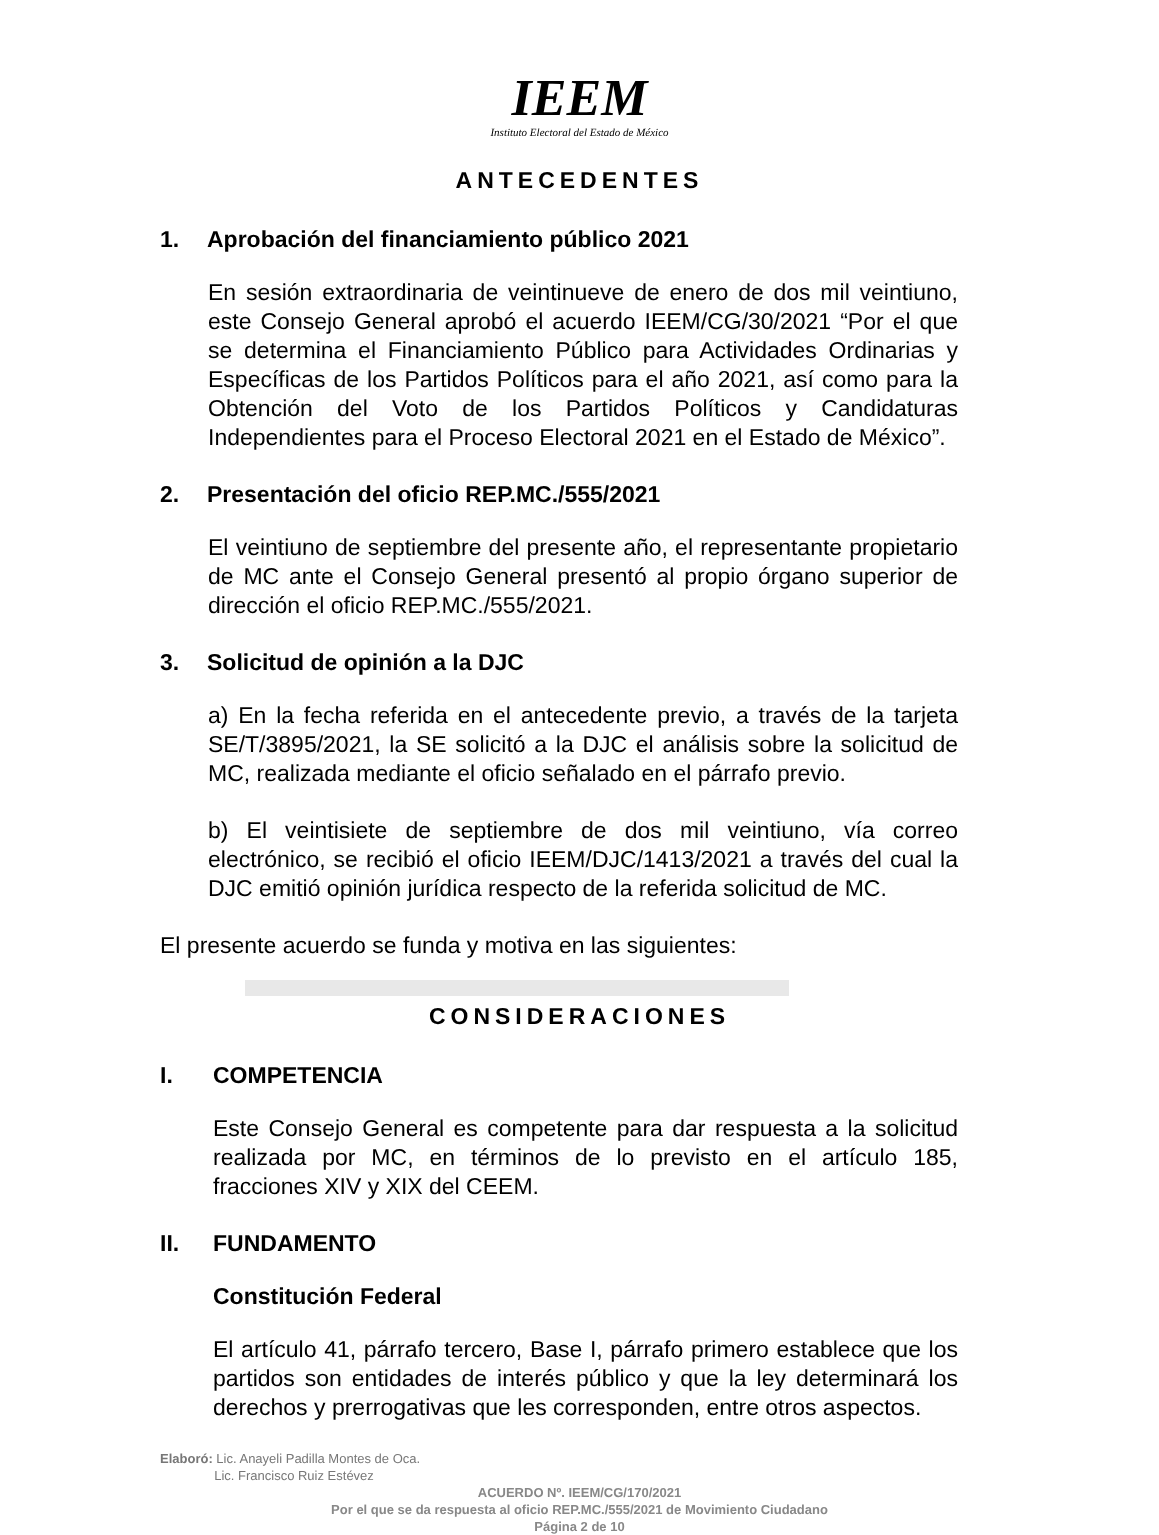IEEM
Instituto Electoral del Estado de México
ANTECEDENTES
1. Aprobación del financiamiento público 2021
En sesión extraordinaria de veintinueve de enero de dos mil veintiuno, este Consejo General aprobó el acuerdo IEEM/CG/30/2021 “Por el que se determina el Financiamiento Público para Actividades Ordinarias y Específicas de los Partidos Políticos para el año 2021, así como para la Obtención del Voto de los Partidos Políticos y Candidaturas Independientes para el Proceso Electoral 2021 en el Estado de México”.
2. Presentación del oficio REP.MC./555/2021
El veintiuno de septiembre del presente año, el representante propietario de MC ante el Consejo General presentó al propio órgano superior de dirección el oficio REP.MC./555/2021.
3. Solicitud de opinión a la DJC
a) En la fecha referida en el antecedente previo, a través de la tarjeta SE/T/3895/2021, la SE solicitó a la DJC el análisis sobre la solicitud de MC, realizada mediante el oficio señalado en el párrafo previo.
b) El veintisiete de septiembre de dos mil veintiuno, vía correo electrónico, se recibió el oficio IEEM/DJC/1413/2021 a través del cual la DJC emitió opinión jurídica respecto de la referida solicitud de MC.
El presente acuerdo se funda y motiva en las siguientes:
CONSIDERACIONES
I. COMPETENCIA
Este Consejo General es competente para dar respuesta a la solicitud realizada por MC, en términos de lo previsto en el artículo 185, fracciones XIV y XIX del CEEM.
II. FUNDAMENTO
Constitución Federal
El artículo 41, párrafo tercero, Base I, párrafo primero establece que los partidos son entidades de interés público y que la ley determinará los derechos y prerrogativas que les corresponden, entre otros aspectos.
Elaboró: Lic. Anayeli Padilla Montes de Oca.
Lic. Francisco Ruiz Estévez
ACUERDO Nº. IEEM/CG/170/2021
Por el que se da respuesta al oficio REP.MC./555/2021 de Movimiento Ciudadano
Página 2 de 10